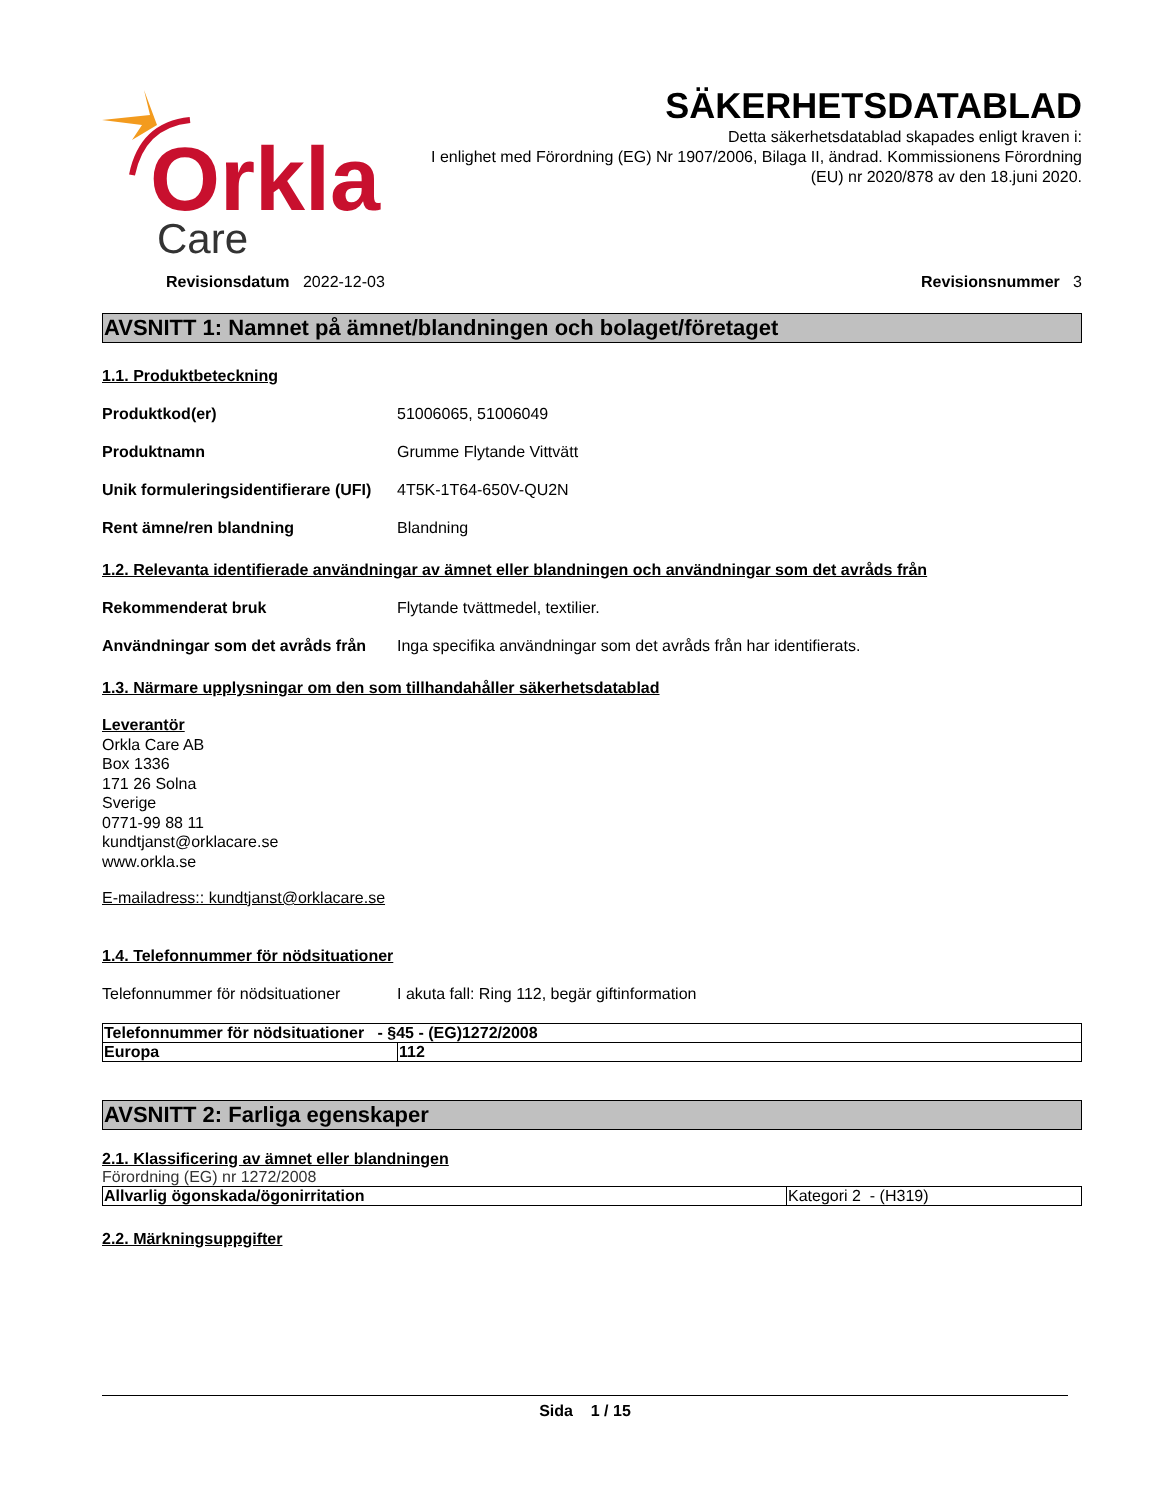Orkla
Care
SÄKERHETSDATABLAD
Detta säkerhetsdatablad skapades enligt kraven i:
I enlighet med Förordning (EG) Nr 1907/2006, Bilaga II, ändrad. Kommissionens Förordning
(EU) nr 2020/878 av den 18.juni 2020.
Revisionsdatum 2022-12-03 Revisionsnummer 3
AVSNITT 1: Namnet på ämnet/blandningen och bolaget/företaget
1.1. Produktbeteckning
Produktkod(er) 51006065, 51006049
Produktnamn Grumme Flytande Vittvätt
Unik formuleringsidentifierare (UFI) 4T5K-1T64-650V-QU2N
Rent ämne/ren blandning Blandning
1.2. Relevanta identifierade användningar av ämnet eller blandningen och användningar som det avråds från
Rekommenderat bruk Flytande tvättmedel, textilier.
Användningar som det avråds från Inga specifika användningar som det avråds från har identifierats.
1.3. Närmare upplysningar om den som tillhandahåller säkerhetsdatablad
Leverantör
Orkla Care AB
Box 1336
171 26 Solna
Sverige
0771-99 88 11
kundtjanst@orklacare.se
www.orkla.se
E-mailadress:: kundtjanst@orklacare.se
1.4. Telefonnummer för nödsituationer
Telefonnummer för nödsituationer I akuta fall: Ring 112, begär giftinformation
| Telefonnummer för nödsituationer - §45 - (EG)1272/2008 | |
| Europa | 112 |
AVSNITT 2: Farliga egenskaper
2.1. Klassificering av ämnet eller blandningen
Förordning (EG) nr 1272/2008
| Allvarlig ögonskada/ögonirritation | Kategori 2 - (H319) |
2.2. Märkningsuppgifter
Sida 1 / 15